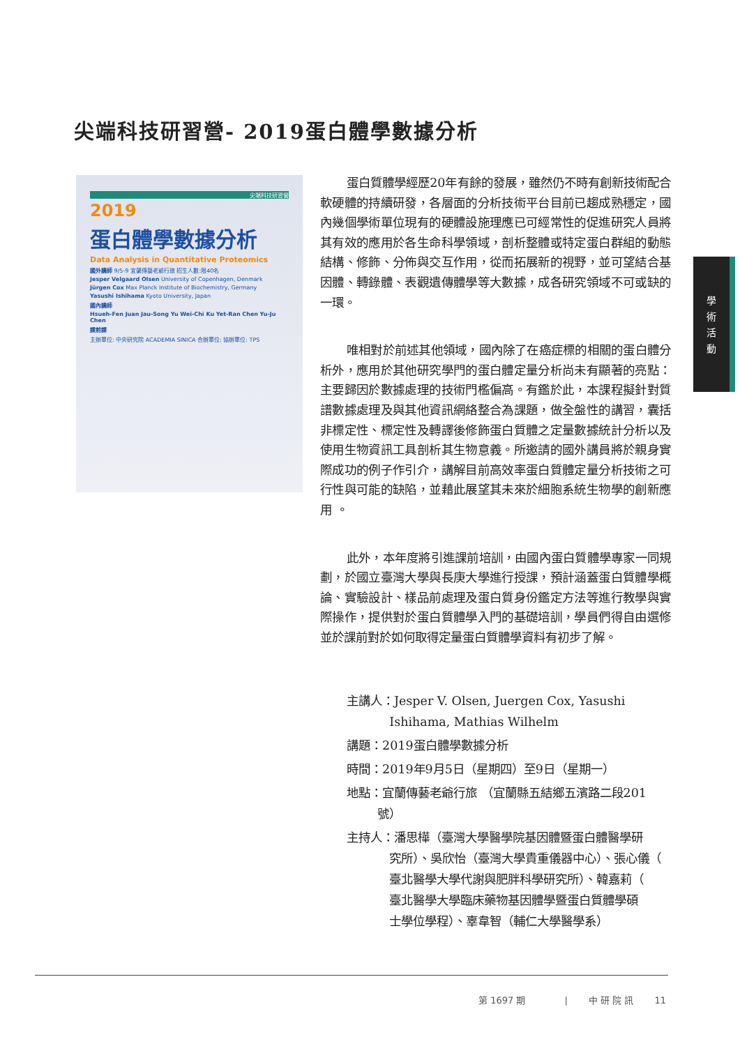尖端科技研習營- 2019蛋白體學數據分析
尖端科技研習營
2019
蛋白體學數據分析
Data Analysis in Quantitative Proteomics
國外講師 9/5-9 宜蘭傳藝老爺行旅 招生人數:限40名
Jesper Velgaard Olsen University of Copenhagen, Denmark
Jürgen Cox Max Planck Institute of Biochemistry, Germany
Yasushi Ishihama Kyoto University, Japan
國內講師
Hsueh-Fen Juan Jau-Song Yu Wei-Chi Ku Yet-Ran Chen Yu-Ju Chen
課前課
主辦單位: 中央研究院 ACADEMIA SINICA 合辦單位: 協辦單位: TPS
蛋白質體學經歷20年有餘的發展，雖然仍不時有創新技術配合軟硬體的持續研發，各層面的分析技術平台目前已趨成熟穩定，國內幾個學術單位現有的硬體設施理應已可經常性的促進研究人員將其有效的應用於各生命科學領域，剖析整體或特定蛋白群組的動態結構、修飾、分佈與交互作用，從而拓展新的視野，並可望結合基因體、轉錄體、表觀遺傳體學等大數據，成各研究領域不可或缺的一環。
唯相對於前述其他領域，國內除了在癌症標的相關的蛋白體分析外，應用於其他研究學門的蛋白體定量分析尚未有顯著的亮點：主要歸因於數據處理的技術門檻偏高。有鑑於此，本課程擬針對質譜數據處理及與其他資訊網絡整合為課題，做全盤性的講習，囊括非標定性、標定性及轉譯後修飾蛋白質體之定量數據統計分析以及使用生物資訊工具剖析其生物意義。所邀請的國外講員將於親身實際成功的例子作引介，講解目前高效率蛋白質體定量分析技術之可行性與可能的缺陷，並藉此展望其未來於細胞系統生物學的創新應用 。
此外，本年度將引進課前培訓，由國內蛋白質體學專家一同規劃，於國立臺灣大學與長庚大學進行授課，預計涵蓋蛋白質體學概論、實驗設計、樣品前處理及蛋白質身份鑑定方法等進行教學與實際操作，提供對於蛋白質體學入門的基礎培訓，學員們得自由選修並於課前對於如何取得定量蛋白質體學資料有初步了解。
主講人：Jesper V. Olsen, Juergen Cox, Yasushi
    Ishihama, Mathias Wilhelm
講題：2019蛋白體學數據分析
時間：2019年9月5日（星期四）至9日（星期一）
地點：宜蘭傳藝老爺行旅 （宜蘭縣五結鄉五濱路二段201
   號）
主持人：潘思樺（臺灣大學醫學院基因體暨蛋白體醫學研
    究所）、吳欣怡（臺灣大學貴重儀器中心）、張心儀（
    臺北醫學大學代謝與肥胖科學研究所）、韓嘉莉（
    臺北醫學大學臨床藥物基因體學暨蛋白質體學碩
    士學位學程）、辜韋智（輔仁大學醫學系）
學
術
活
動
第 1697 期     |   中 研 院 訊   11